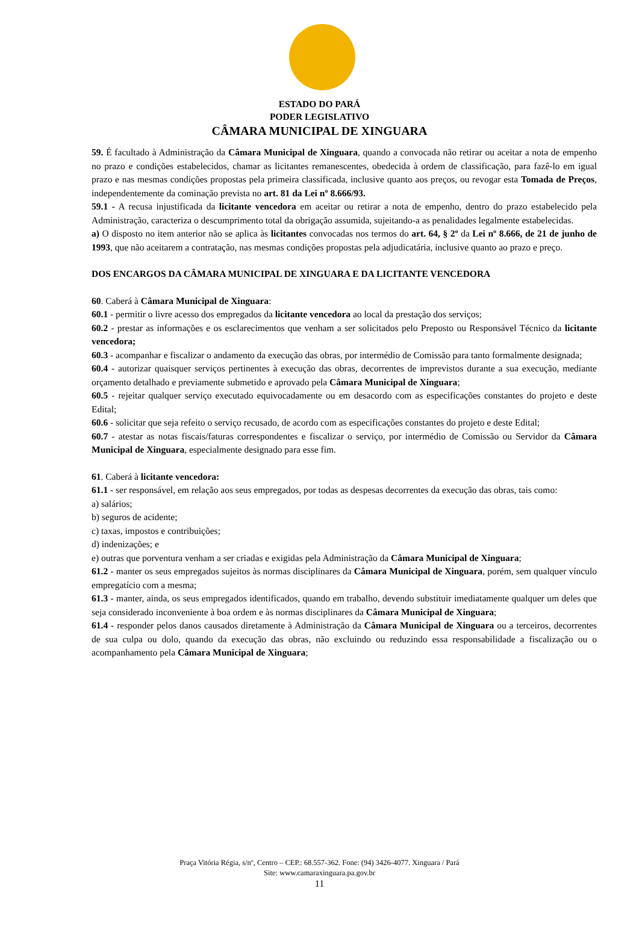ESTADO DO PARÁ
PODER LEGISLATIVO
CÂMARA MUNICIPAL DE XINGUARA
59. É facultado à Administração da Câmara Municipal de Xinguara, quando a convocada não retirar ou aceitar a nota de empenho no prazo e condições estabelecidos, chamar as licitantes remanescentes, obedecida à ordem de classificação, para fazê-lo em igual prazo e nas mesmas condições propostas pela primeira classificada, inclusive quanto aos preços, ou revogar esta Tomada de Preços, independentemente da cominação prevista no art. 81 da Lei nº 8.666/93.
59.1 - A recusa injustificada da licitante vencedora em aceitar ou retirar a nota de empenho, dentro do prazo estabelecido pela Administração, caracteriza o descumprimento total da obrigação assumida, sujeitando-a as penalidades legalmente estabelecidas.
a) O disposto no item anterior não se aplica às licitantes convocadas nos termos do art. 64, § 2º da Lei nº 8.666, de 21 de junho de 1993, que não aceitarem a contratação, nas mesmas condições propostas pela adjudicatária, inclusive quanto ao prazo e preço.
DOS ENCARGOS DA CÂMARA MUNICIPAL DE XINGUARA E DA LICITANTE VENCEDORA
60. Caberá à Câmara Municipal de Xinguara:
60.1 - permitir o livre acesso dos empregados da licitante vencedora ao local da prestação dos serviços;
60.2 - prestar as informações e os esclarecimentos que venham a ser solicitados pelo Preposto ou Responsável Técnico da licitante vencedora;
60.3 - acompanhar e fiscalizar o andamento da execução das obras, por intermédio de Comissão para tanto formalmente designada;
60.4 - autorizar quaisquer serviços pertinentes à execução das obras, decorrentes de imprevistos durante a sua execução, mediante orçamento detalhado e previamente submetido e aprovado pela Câmara Municipal de Xinguara;
60.5 - rejeitar qualquer serviço executado equivocadamente ou em desacordo com as especificações constantes do projeto e deste Edital;
60.6 - solicitar que seja refeito o serviço recusado, de acordo com as especificações constantes do projeto e deste Edital;
60.7 - atestar as notas fiscais/faturas correspondentes e fiscalizar o serviço, por intermédio de Comissão ou Servidor da Câmara Municipal de Xinguara, especialmente designado para esse fim.
61. Caberá à licitante vencedora:
61.1 - ser responsável, em relação aos seus empregados, por todas as despesas decorrentes da execução das obras, tais como:
a) salários;
b) seguros de acidente;
c) taxas, impostos e contribuições;
d) indenizações; e
e) outras que porventura venham a ser criadas e exigidas pela Administração da Câmara Municipal de Xinguara;
61.2 - manter os seus empregados sujeitos às normas disciplinares da Câmara Municipal de Xinguara, porém, sem qualquer vínculo empregatício com a mesma;
61.3 - manter, ainda, os seus empregados identificados, quando em trabalho, devendo substituir imediatamente qualquer um deles que seja considerado inconveniente à boa ordem e às normas disciplinares da Câmara Municipal de Xinguara;
61.4 - responder pelos danos causados diretamente à Administração da Câmara Municipal de Xinguara ou a terceiros, decorrentes de sua culpa ou dolo, quando da execução das obras, não excluindo ou reduzindo essa responsabilidade a fiscalização ou o acompanhamento pela Câmara Municipal de Xinguara;
Praça Vitória Régia, s/nº, Centro – CEP.: 68.557-362. Fone: (94) 3426-4077. Xinguara / Pará
Site: www.camaraxinguara.pa.gov.br
11